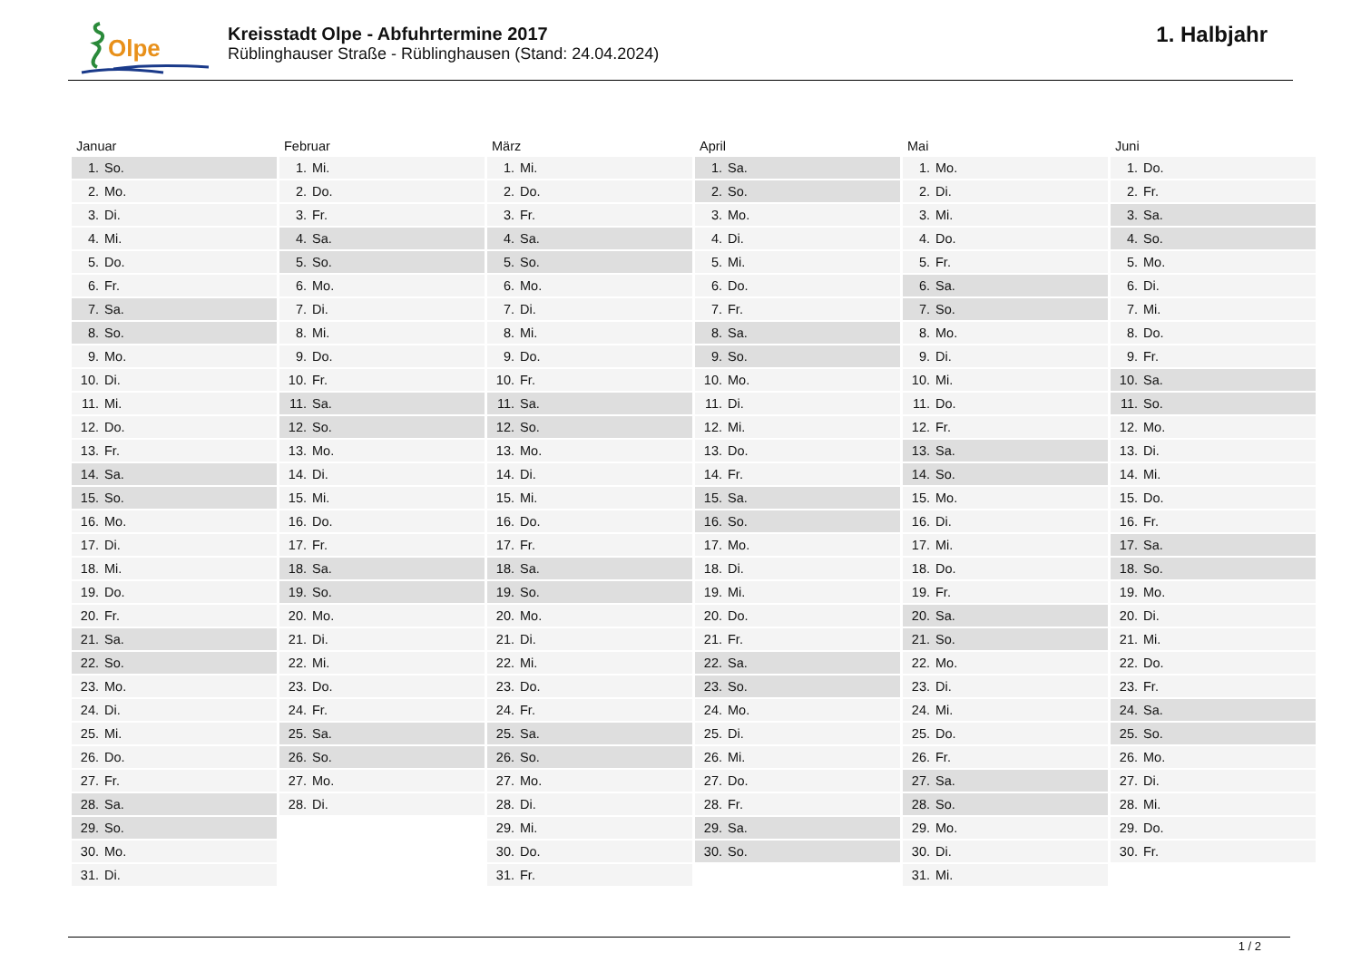Olpe
Kreisstadt Olpe - Abfuhrtermine 2017
Rüblinghauser Straße - Rüblinghausen (Stand: 24.04.2024)
1. Halbjahr
| Januar | | Februar | | März | | April | | Mai | | Juni | |
| --- | --- | --- | --- | --- | --- | --- | --- | --- | --- | --- | --- |
| 1. | So. | 1. | Mi. | 1. | Mi. | 1. | Sa. | 1. | Mo. | 1. | Do. |
| 2. | Mo. | 2. | Do. | 2. | Do. | 2. | So. | 2. | Di. | 2. | Fr. |
| 3. | Di. | 3. | Fr. | 3. | Fr. | 3. | Mo. | 3. | Mi. | 3. | Sa. |
| 4. | Mi. | 4. | Sa. | 4. | Sa. | 4. | Di. | 4. | Do. | 4. | So. |
| 5. | Do. | 5. | So. | 5. | So. | 5. | Mi. | 5. | Fr. | 5. | Mo. |
| 6. | Fr. | 6. | Mo. | 6. | Mo. | 6. | Do. | 6. | Sa. | 6. | Di. |
| 7. | Sa. | 7. | Di. | 7. | Di. | 7. | Fr. | 7. | So. | 7. | Mi. |
| 8. | So. | 8. | Mi. | 8. | Mi. | 8. | Sa. | 8. | Mo. | 8. | Do. |
| 9. | Mo. | 9. | Do. | 9. | Do. | 9. | So. | 9. | Di. | 9. | Fr. |
| 10. | Di. | 10. | Fr. | 10. | Fr. | 10. | Mo. | 10. | Mi. | 10. | Sa. |
| 11. | Mi. | 11. | Sa. | 11. | Sa. | 11. | Di. | 11. | Do. | 11. | So. |
| 12. | Do. | 12. | So. | 12. | So. | 12. | Mi. | 12. | Fr. | 12. | Mo. |
| 13. | Fr. | 13. | Mo. | 13. | Mo. | 13. | Do. | 13. | Sa. | 13. | Di. |
| 14. | Sa. | 14. | Di. | 14. | Di. | 14. | Fr. | 14. | So. | 14. | Mi. |
| 15. | So. | 15. | Mi. | 15. | Mi. | 15. | Sa. | 15. | Mo. | 15. | Do. |
| 16. | Mo. | 16. | Do. | 16. | Do. | 16. | So. | 16. | Di. | 16. | Fr. |
| 17. | Di. | 17. | Fr. | 17. | Fr. | 17. | Mo. | 17. | Mi. | 17. | Sa. |
| 18. | Mi. | 18. | Sa. | 18. | Sa. | 18. | Di. | 18. | Do. | 18. | So. |
| 19. | Do. | 19. | So. | 19. | So. | 19. | Mi. | 19. | Fr. | 19. | Mo. |
| 20. | Fr. | 20. | Mo. | 20. | Mo. | 20. | Do. | 20. | Sa. | 20. | Di. |
| 21. | Sa. | 21. | Di. | 21. | Di. | 21. | Fr. | 21. | So. | 21. | Mi. |
| 22. | So. | 22. | Mi. | 22. | Mi. | 22. | Sa. | 22. | Mo. | 22. | Do. |
| 23. | Mo. | 23. | Do. | 23. | Do. | 23. | So. | 23. | Di. | 23. | Fr. |
| 24. | Di. | 24. | Fr. | 24. | Fr. | 24. | Mo. | 24. | Mi. | 24. | Sa. |
| 25. | Mi. | 25. | Sa. | 25. | Sa. | 25. | Di. | 25. | Do. | 25. | So. |
| 26. | Do. | 26. | So. | 26. | So. | 26. | Mi. | 26. | Fr. | 26. | Mo. |
| 27. | Fr. | 27. | Mo. | 27. | Mo. | 27. | Do. | 27. | Sa. | 27. | Di. |
| 28. | Sa. | 28. | Di. | 28. | Di. | 28. | Fr. | 28. | So. | 28. | Mi. |
| 29. | So. | | | 29. | Mi. | 29. | Sa. | 29. | Mo. | 29. | Do. |
| 30. | Mo. | | | 30. | Do. | 30. | So. | 30. | Di. | 30. | Fr. |
| 31. | Di. | | | 31. | Fr. | | | 31. | Mi. | | |
1 / 2